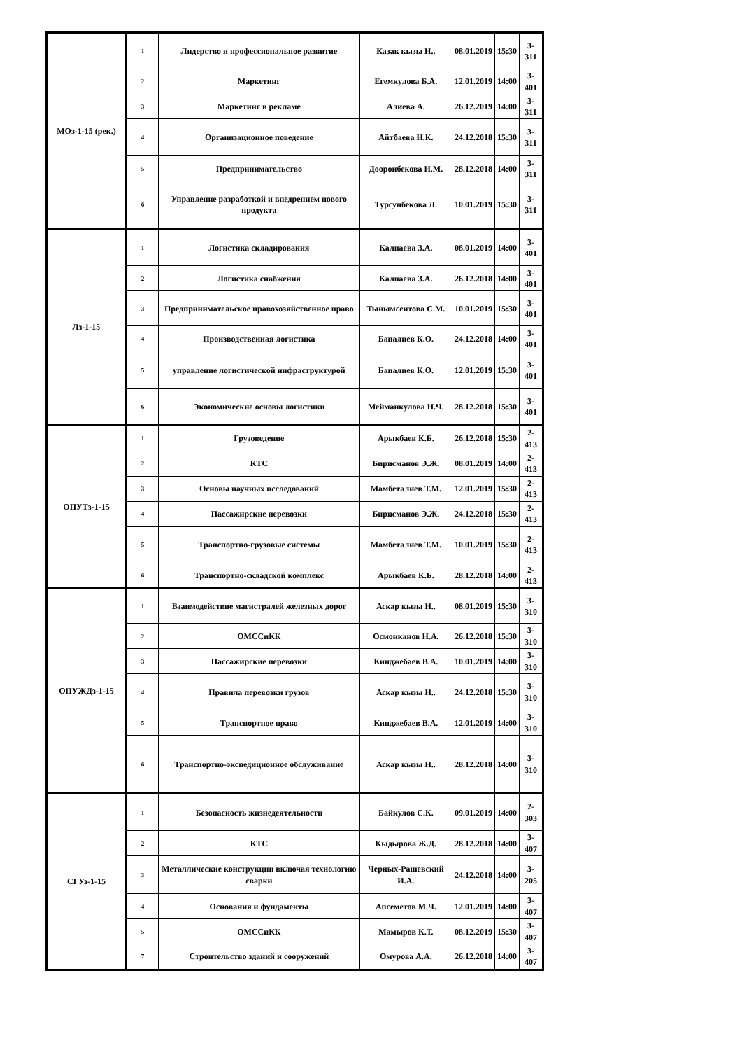| МОз-1-15 (рек.) | 1 | Лидерство и профессиональное развитие | Казак кызы Н.. | 08.01.2019 | 15:30 | 3-311 |
| | 2 | Маркетинг | Егемкулова Б.А. | 12.01.2019 | 14:00 | 3-401 |
| | 3 | Маркетинг в рекламе | Алиева А. | 26.12.2019 | 14:00 | 3-311 |
| | 4 | Организационное поведение | Айтбаева Н.К. | 24.12.2018 | 15:30 | 3-311 |
| | 5 | Предпринимательство | Дооронбекова Н.М. | 28.12.2018 | 14:00 | 3-311 |
| | 6 | Управление разработкой и внедрением нового продукта | Турсунбекова Л. | 10.01.2019 | 15:30 | 3-311 |
| Лз-1-15 | 1 | Логистика складирования | Калпаева З.А. | 08.01.2019 | 14:00 | 3-401 |
| | 2 | Логистика снабжения | Калпаева З.А. | 26.12.2018 | 14:00 | 3-401 |
| | 3 | Предпринимательское правохозяйственное право | Тынымсеитова С.М. | 10.01.2019 | 15:30 | 3-401 |
| | 4 | Производственная логистика | Бапалиев К.О. | 24.12.2018 | 14:00 | 3-401 |
| | 5 | управление логистической инфраструктурой | Бапалиев К.О. | 12.01.2019 | 15:30 | 3-401 |
| | 6 | Экономические основы логистики | Мейманкулова Н.Ч. | 28.12.2018 | 15:30 | 3-401 |
| ОПУТз-1-15 | 1 | Грузоведение | Арыкбаев К.Б. | 26.12.2018 | 15:30 | 2-413 |
| | 2 | КТС | Бирисманов Э.Ж. | 08.01.2019 | 14:00 | 2-413 |
| | 3 | Основы научных исследований | Мамбеталиев Т.М. | 12.01.2019 | 15:30 | 2-413 |
| | 4 | Пассажирские перевозки | Бирисманов Э.Ж. | 24.12.2018 | 15:30 | 2-413 |
| | 5 | Транспортно-грузовые системы | Мамбеталиев Т.М. | 10.01.2019 | 15:30 | 2-413 |
| | 6 | Транспортно-складской комплекс | Арыкбаев К.Б. | 28.12.2018 | 14:00 | 2-413 |
| ОПУЖДз-1-15 | 1 | Взаимодействие магистралей железных дорог | Аскар кызы Н.. | 08.01.2019 | 15:30 | 3-310 |
| | 2 | ОМССиКК | Осмонканов Н.А. | 26.12.2018 | 15:30 | 3-310 |
| | 3 | Пассажирские перевозки | Кинджебаев В.А. | 10.01.2019 | 14:00 | 3-310 |
| | 4 | Правила перевозки грузов | Аскар кызы Н.. | 24.12.2018 | 15:30 | 3-310 |
| | 5 | Транспортное право | Кинджебаев В.А. | 12.01.2019 | 14:00 | 3-310 |
| | 6 | Транспортно-экспедиционное обслуживание | Аскар кызы Н.. | 28.12.2018 | 14:00 | 3-310 |
| СГУз-1-15 | 1 | Безопасность жизнедеятельности | Байкулов С.К. | 09.01.2019 | 14:00 | 2-303 |
| | 2 | КТС | Кыдырова Ж.Д. | 28.12.2018 | 14:00 | 3-407 |
| | 3 | Металлические конструкции включая технологию сварки | Черных-Рашевский И.А. | 24.12.2018 | 14:00 | 3-205 |
| | 4 | Основания и фундаменты | Апсеметов М.Ч. | 12.01.2019 | 14:00 | 3-407 |
| | 5 | ОМССиКК | Мамыров К.Т. | 08.12.2019 | 15:30 | 3-407 |
| | 7 | Строительство зданий и сооружений | Омурова А.А. | 26.12.2018 | 14:00 | 3-407 |